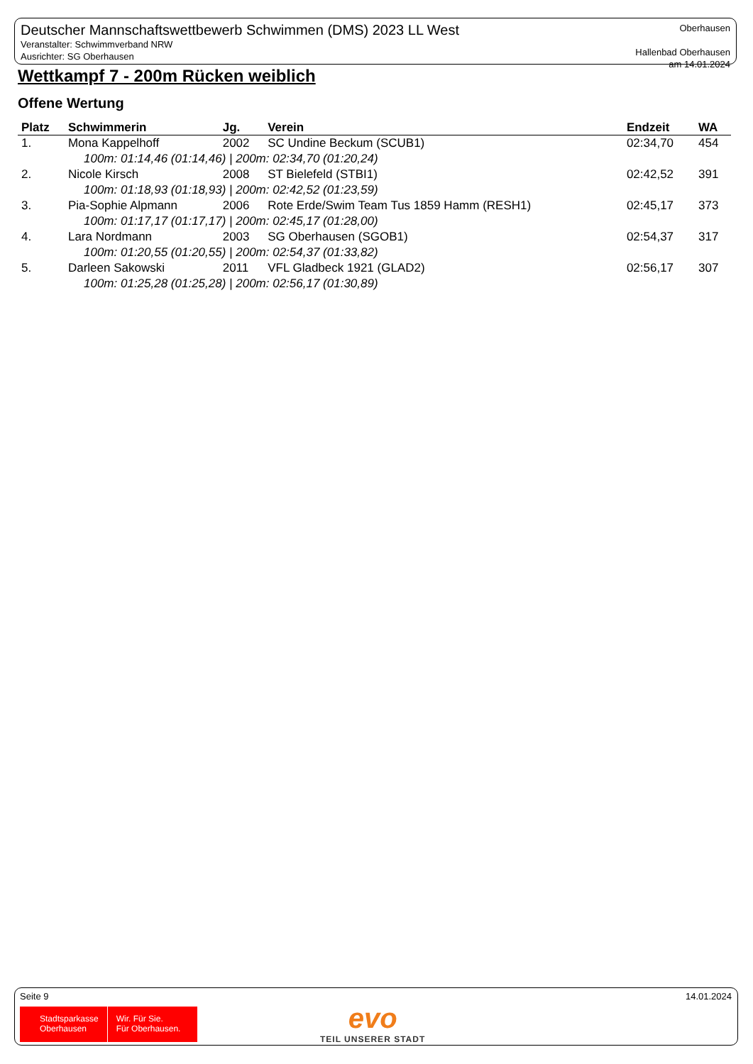Deutscher Mannschaftswettbewerb Schwimmen (DMS) 2023 LL West
Veranstalter: Schwimmverband NRW
Ausrichter: SG Oberhausen
Oberhausen
Hallenbad Oberhausen
am 14.01.2024
Wettkampf 7 - 200m Rücken weiblich
Offene Wertung
| Platz | Schwimmerin | Jg. | Verein | Endzeit | WA |
| --- | --- | --- | --- | --- | --- |
| 1. | Mona Kappelhoff | 2002 | SC Undine Beckum (SCUB1) | 02:34,70 | 454 |
| 100m: 01:14,46 (01:14,46) / 200m: 02:34,70 (01:20,24) | | | | | |
| 2. | Nicole Kirsch | 2008 | ST Bielefeld (STBI1) | 02:42,52 | 391 |
| 100m: 01:18,93 (01:18,93) / 200m: 02:42,52 (01:23,59) | | | | | |
| 3. | Pia-Sophie Alpmann | 2006 | Rote Erde/Swim Team Tus 1859 Hamm (RESH1) | 02:45,17 | 373 |
| 100m: 01:17,17 (01:17,17) / 200m: 02:45,17 (01:28,00) | | | | | |
| 4. | Lara Nordmann | 2003 | SG Oberhausen (SGOB1) | 02:54,37 | 317 |
| 100m: 01:20,55 (01:20,55) / 200m: 02:54,37 (01:33,82) | | | | | |
| 5. | Darleen Sakowski | 2011 | VFL Gladbeck 1921 (GLAD2) | 02:56,17 | 307 |
| 100m: 01:25,28 (01:25,28) / 200m: 02:56,17 (01:30,89) | | | | | |
Seite 9 14.01.2024
Stadtsparkasse
Oberhausen
Wir. Für Sie.
Für Oberhausen.
evo
TEIL UNSERER STADT